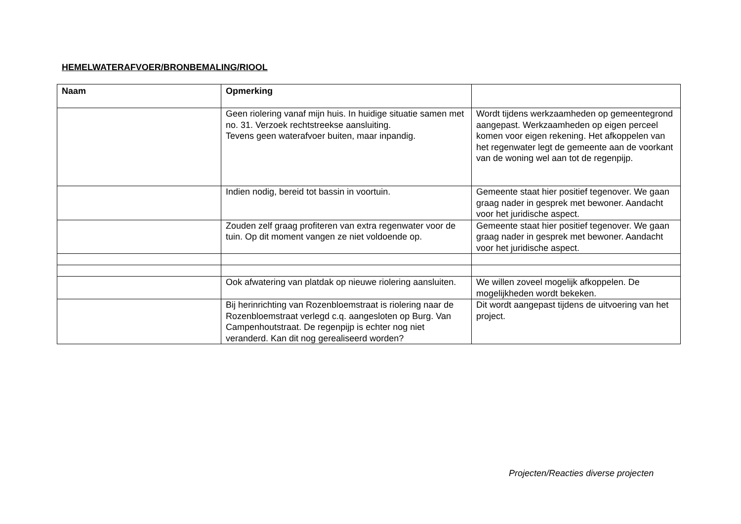HEMELWATERAFVOER/BRONBEMALING/RIOOL
| Naam | Opmerking | |
| --- | --- | --- |
| | Geen riolering vanaf mijn huis. In huidige situatie samen met no. 31. Verzoek rechtstreekse aansluiting. Tevens geen waterafvoer buiten, maar inpandig. | Wordt tijdens werkzaamheden op gemeentegrond aangepast. Werkzaamheden op eigen perceel komen voor eigen rekening. Het afkoppelen van het regenwater legt de gemeente aan de voorkant van de woning wel aan tot de regenpijp. |
| | Indien nodig, bereid tot bassin in voortuin. | Gemeente staat hier positief tegenover. We gaan graag nader in gesprek met bewoner. Aandacht voor het juridische aspect. |
| | Zouden zelf graag profiteren van extra regenwater voor de tuin. Op dit moment vangen ze niet voldoende op. | Gemeente staat hier positief tegenover. We gaan graag nader in gesprek met bewoner. Aandacht voor het juridische aspect. |
| | Ook afwatering van platdak op nieuwe riolering aansluiten. | We willen zoveel mogelijk afkoppelen. De mogelijkheden wordt bekeken. |
| | Bij herinrichting van Rozenbloemstraat is riolering naar de Rozenbloemstraat verlegd c.q. aangesloten op Burg. Van Campenhoutstraat. De regenpijp is echter nog niet veranderd. Kan dit nog gerealiseerd worden? | Dit wordt aangepast tijdens de uitvoering van het project. |
Projecten/Reacties diverse projecten